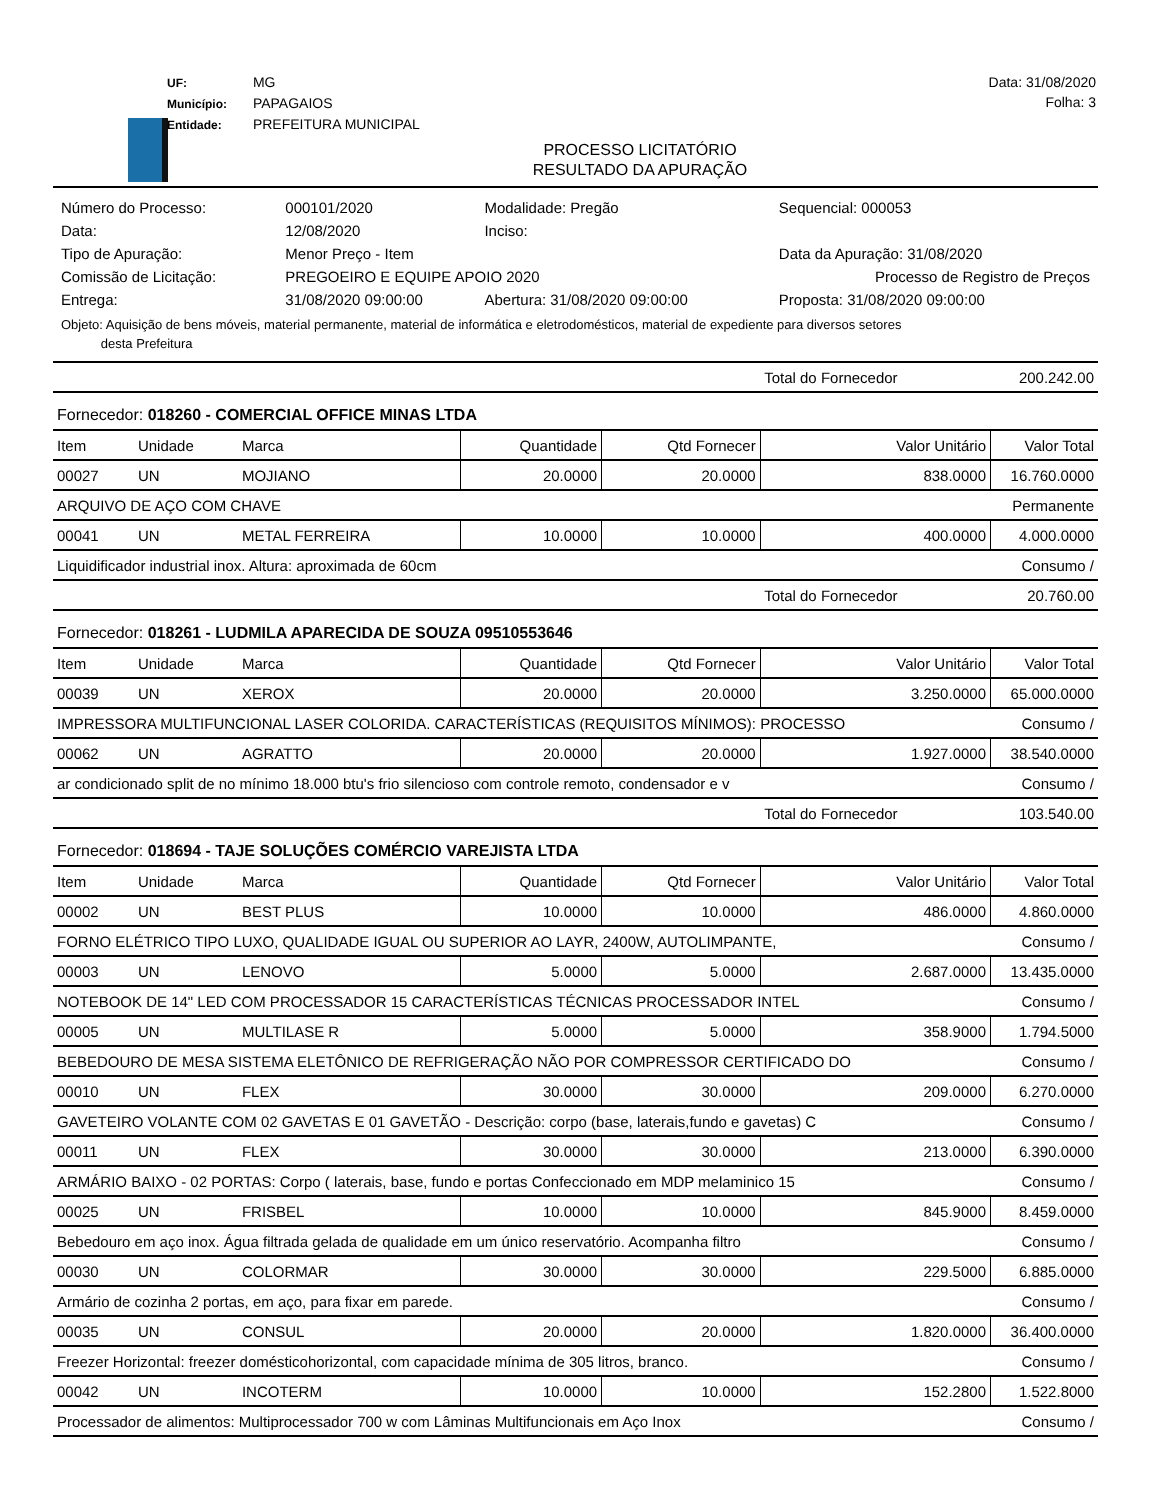UF: MG
Município: PAPAGAIOS
Entidade: PREFEITURA MUNICIPAL
Data: 31/08/2020
Folha: 3
PROCESSO LICITATÓRIO
RESULTADO DA APURAÇÃO
| Número do Processo: | 000101/2020 | Modalidade: Pregão | | Sequencial: 000053 |
| Data: | 12/08/2020 | Inciso: | | |
| Tipo de Apuração: | Menor Preço - Item | | | Data da Apuração: 31/08/2020 |
| Comissão de Licitação: | PREGOEIRO E EQUIPE APOIO 2020 | | | Processo de Registro de Preços |
| Entrega: | 31/08/2020 09:00:00 | Abertura: 31/08/2020 09:00:00 | Proposta: 31/08/2020 09:00:00 | |
Objeto: Aquisição de bens móveis, material permanente, material de informática e eletrodomésticos, material de expediente para diversos setores
desta Prefeitura
| | | | | | | Total do Fornecedor | 200.242.00 |
| Fornecedor: 018260 - COMERCIAL OFFICE MINAS LTDA | | | | | | | |
| Item | Unidade | Marca | Quantidade | Qtd Fornecer | Valor Unitário | | Valor Total |
| 00027 | UN | MOJIANO | 20.0000 | 20.0000 | 838.0000 | | 16.760.0000 |
| ARQUIVO DE AÇO COM CHAVE | | | | | | | Permanente |
| 00041 | UN | METAL FERREIRA | 10.0000 | 10.0000 | 400.0000 | | 4.000.0000 |
| Liquidificador industrial inox. Altura: aproximada de 60cm | | | | | | | Consumo / |
| | | | | | | Total do Fornecedor | 20.760.00 |
| Fornecedor: 018261 - LUDMILA APARECIDA DE SOUZA 09510553646 | | | | | | | |
| Item | Unidade | Marca | Quantidade | Qtd Fornecer | Valor Unitário | | Valor Total |
| 00039 | UN | XEROX | 20.0000 | 20.0000 | 3.250.0000 | | 65.000.0000 |
| IMPRESSORA MULTIFUNCIONAL LASER COLORIDA. CARACTERÍSTICAS (REQUISITOS MÍNIMOS): PROCESSO | | | | | | | Consumo / |
| 00062 | UN | AGRATTO | 20.0000 | 20.0000 | 1.927.0000 | | 38.540.0000 |
| ar condicionado split de no mínimo 18.000 btu's frio silencioso com controle remoto, condensador e v | | | | | | | Consumo / |
| | | | | | | Total do Fornecedor | 103.540.00 |
| Fornecedor: 018694 - TAJE SOLUÇÕES COMÉRCIO VAREJISTA LTDA | | | | | | | |
| Item | Unidade | Marca | Quantidade | Qtd Fornecer | Valor Unitário | | Valor Total |
| 00002 | UN | BEST PLUS | 10.0000 | 10.0000 | 486.0000 | | 4.860.0000 |
| FORNO ELÉTRICO TIPO LUXO, QUALIDADE IGUAL OU SUPERIOR AO LAYR, 2400W, AUTOLIMPANTE, | | | | | | | Consumo / |
| 00003 | UN | LENOVO | 5.0000 | 5.0000 | 2.687.0000 | | 13.435.0000 |
| NOTEBOOK DE 14" LED COM PROCESSADOR 15 CARACTERÍSTICAS TÉCNICAS PROCESSADOR INTEL | | | | | | | Consumo / |
| 00005 | UN | MULTILASE R | 5.0000 | 5.0000 | 358.9000 | | 1.794.5000 |
| BEBEDOURO DE MESA SISTEMA ELETÔNICO DE REFRIGERAÇÃO NÃO POR COMPRESSOR CERTIFICADO DO | | | | | | | Consumo / |
| 00010 | UN | FLEX | 30.0000 | 30.0000 | 209.0000 | | 6.270.0000 |
| GAVETEIRO VOLANTE COM 02 GAVETAS E 01 GAVETÃO - Descrição: corpo (base, laterais,fundo e gavetas) C | | | | | | | Consumo / |
| 00011 | UN | FLEX | 30.0000 | 30.0000 | 213.0000 | | 6.390.0000 |
| ARMÁRIO BAIXO - 02 PORTAS: Corpo ( laterais, base, fundo e portas Confeccionado em MDP melaminico 15 | | | | | | | Consumo / |
| 00025 | UN | FRISBEL | 10.0000 | 10.0000 | 845.9000 | | 8.459.0000 |
| Bebedouro em aço inox. Água filtrada gelada de qualidade em um único reservatório. Acompanha filtro | | | | | | | Consumo / |
| 00030 | UN | COLORMAR | 30.0000 | 30.0000 | 229.5000 | | 6.885.0000 |
| Armário de cozinha 2 portas, em aço, para fixar em parede. | | | | | | | Consumo / |
| 00035 | UN | CONSUL | 20.0000 | 20.0000 | 1.820.0000 | | 36.400.0000 |
| Freezer Horizontal: freezer domésticohorizontal, com capacidade mínima de 305 litros, branco. | | | | | | | Consumo / |
| 00042 | UN | INCOTERM | 10.0000 | 10.0000 | 152.2800 | | 1.522.8000 |
| Processador de alimentos: Multiprocessador 700 w com Lâminas Multifuncionais em Aço Inox | | | | | | | Consumo / |